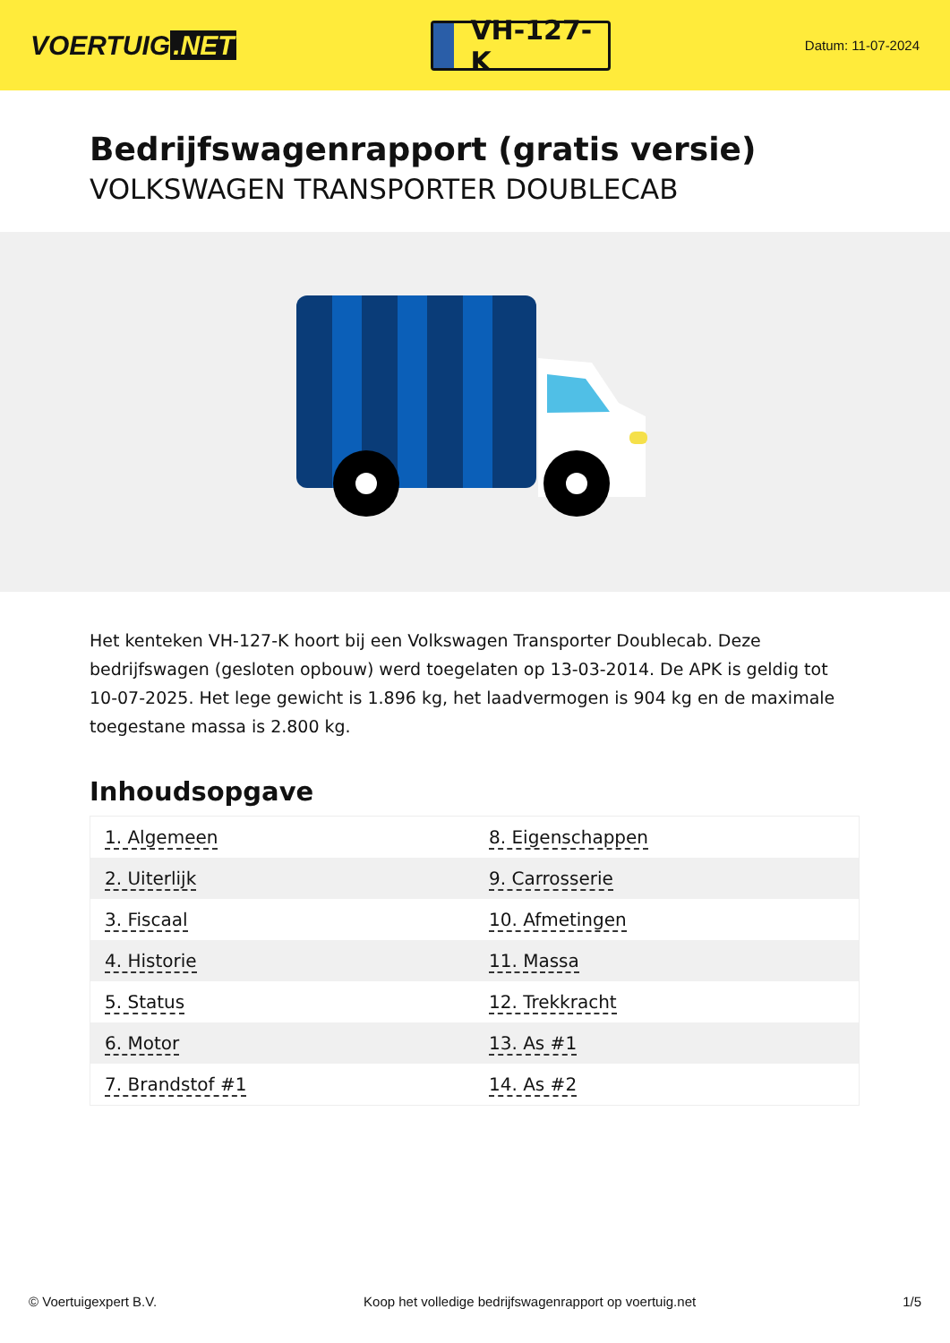VOERTUIG.NET
VH-127-K
Datum: 11-07-2024
Bedrijfswagenrapport (gratis versie)
VOLKSWAGEN TRANSPORTER DOUBLECAB
Het kenteken VH-127-K hoort bij een Volkswagen Transporter Doublecab. Deze bedrijfswagen (gesloten opbouw) werd toegelaten op 13-03-2014. De APK is geldig tot 10-07-2025. Het lege gewicht is 1.896 kg, het laadvermogen is 904 kg en de maximale toegestane massa is 2.800 kg.
Inhoudsopgave
| 1. Algemeen | 8. Eigenschappen |
| 2. Uiterlijk | 9. Carrosserie |
| 3. Fiscaal | 10. Afmetingen |
| 4. Historie | 11. Massa |
| 5. Status | 12. Trekkracht |
| 6. Motor | 13. As #1 |
| 7. Brandstof #1 | 14. As #2 |
© Voertuigexpert B.V. Koop het volledige bedrijfswagenrapport op voertuig.net 1/5